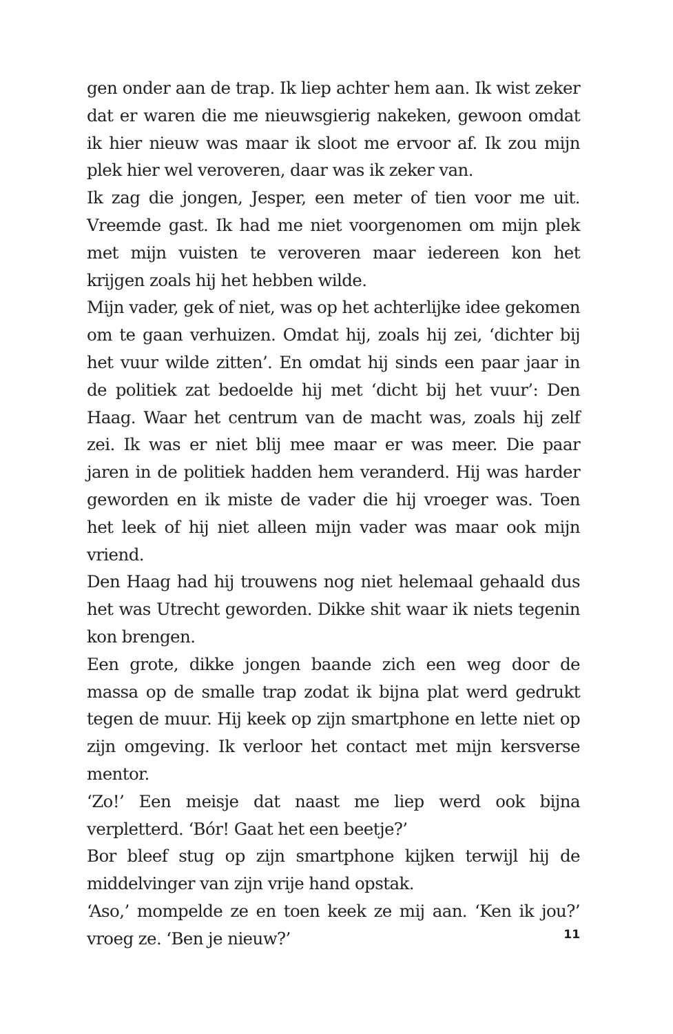gen onder aan de trap. Ik liep achter hem aan. Ik wist zeker dat er waren die me nieuwsgierig nakeken, gewoon omdat ik hier nieuw was maar ik sloot me ervoor af. Ik zou mijn plek hier wel veroveren, daar was ik zeker van.
Ik zag die jongen, Jesper, een meter of tien voor me uit. Vreemde gast. Ik had me niet voorgenomen om mijn plek met mijn vuisten te veroveren maar iedereen kon het krijgen zoals hij het hebben wilde.
Mijn vader, gek of niet, was op het achterlijke idee gekomen om te gaan verhuizen. Omdat hij, zoals hij zei, ‘dichter bij het vuur wilde zitten’. En omdat hij sinds een paar jaar in de politiek zat bedoelde hij met ‘dicht bij het vuur’: Den Haag. Waar het centrum van de macht was, zoals hij zelf zei. Ik was er niet blij mee maar er was meer. Die paar jaren in de politiek hadden hem veranderd. Hij was harder geworden en ik miste de vader die hij vroeger was. Toen het leek of hij niet alleen mijn vader was maar ook mijn vriend.
Den Haag had hij trouwens nog niet helemaal gehaald dus het was Utrecht geworden. Dikke shit waar ik niets tegenin kon brengen.
Een grote, dikke jongen baande zich een weg door de massa op de smalle trap zodat ik bijna plat werd gedrukt tegen de muur. Hij keek op zijn smartphone en lette niet op zijn omgeving. Ik verloor het contact met mijn kersverse mentor.
‘Zo!’ Een meisje dat naast me liep werd ook bijna verpletterd. ‘Bór! Gaat het een beetje?’
Bor bleef stug op zijn smartphone kijken terwijl hij de middelvinger van zijn vrije hand opstak.
‘Aso,’ mompelde ze en toen keek ze mij aan. ‘Ken ik jou?’ vroeg ze. ‘Ben je nieuw?’
11